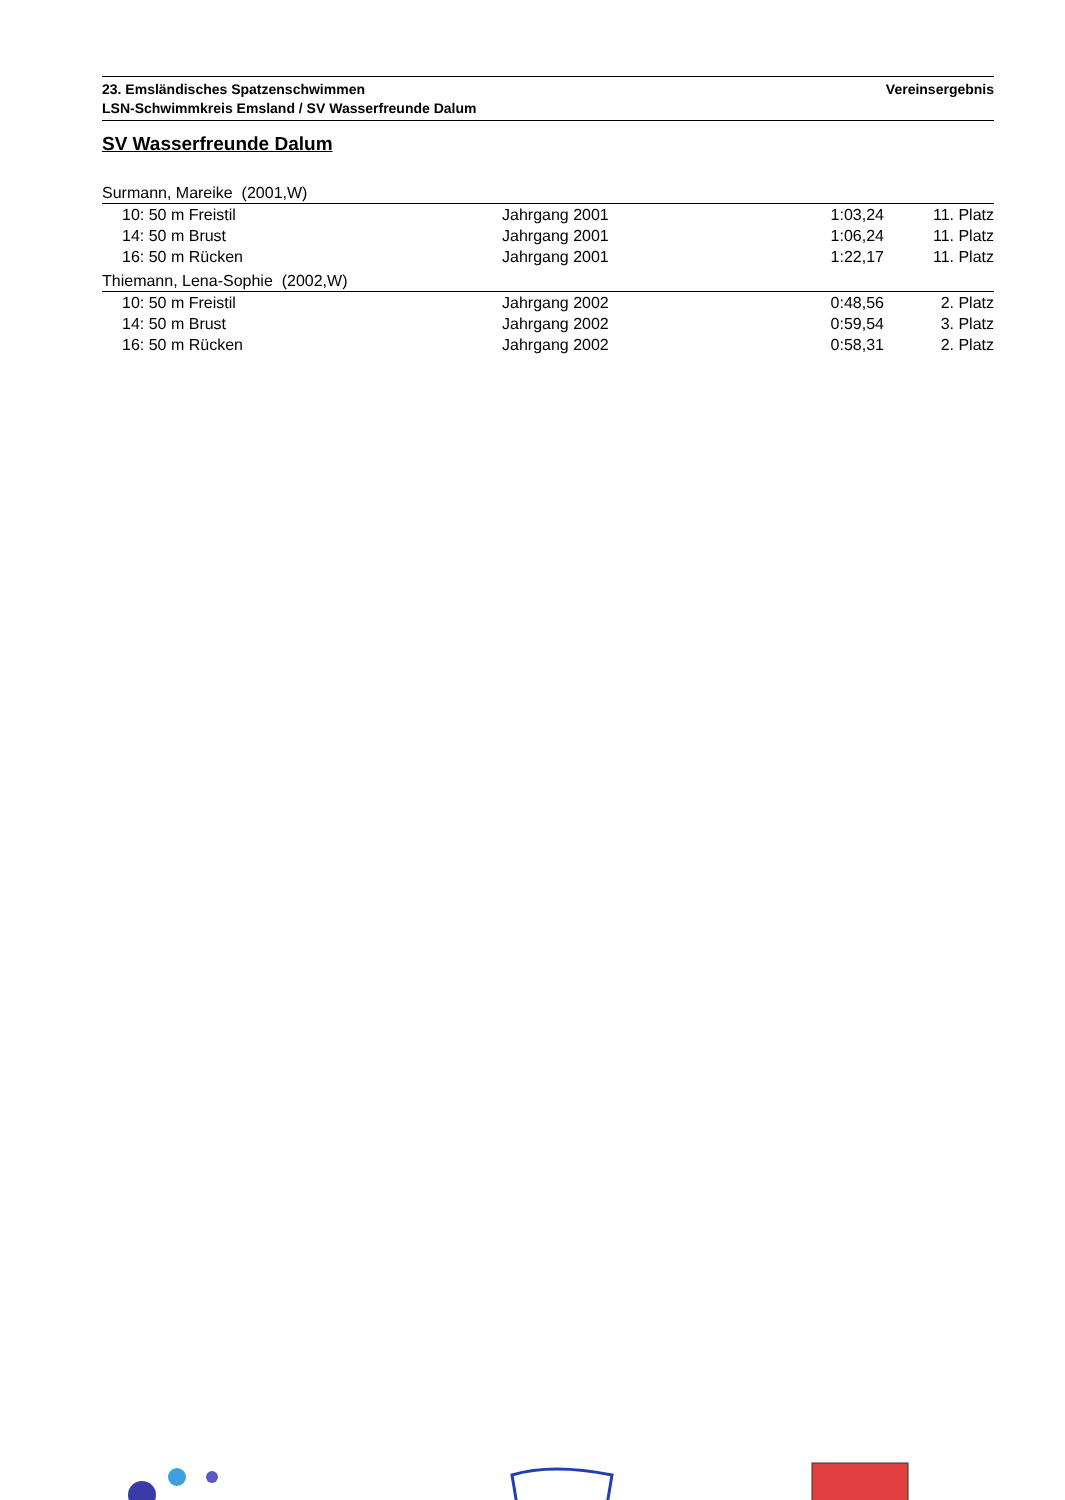23. Emsländisches Spatzenschwimmen Vereinsergebnis
LSN-Schwimmkreis Emsland / SV Wasserfreunde Dalum
SV Wasserfreunde Dalum
Surmann, Mareike (2001,W)
| 10: 50 m Freistil | Jahrgang 2001 | 1:03,24 | 11. Platz |
| 14: 50 m Brust | Jahrgang 2001 | 1:06,24 | 11. Platz |
| 16: 50 m Rücken | Jahrgang 2001 | 1:22,17 | 11. Platz |
Thiemann, Lena-Sophie (2002,W)
| 10: 50 m Freistil | Jahrgang 2002 | 0:48,56 | 2. Platz |
| 14: 50 m Brust | Jahrgang 2002 | 0:59,54 | 3. Platz |
| 16: 50 m Rücken | Jahrgang 2002 | 0:58,31 | 2. Platz |